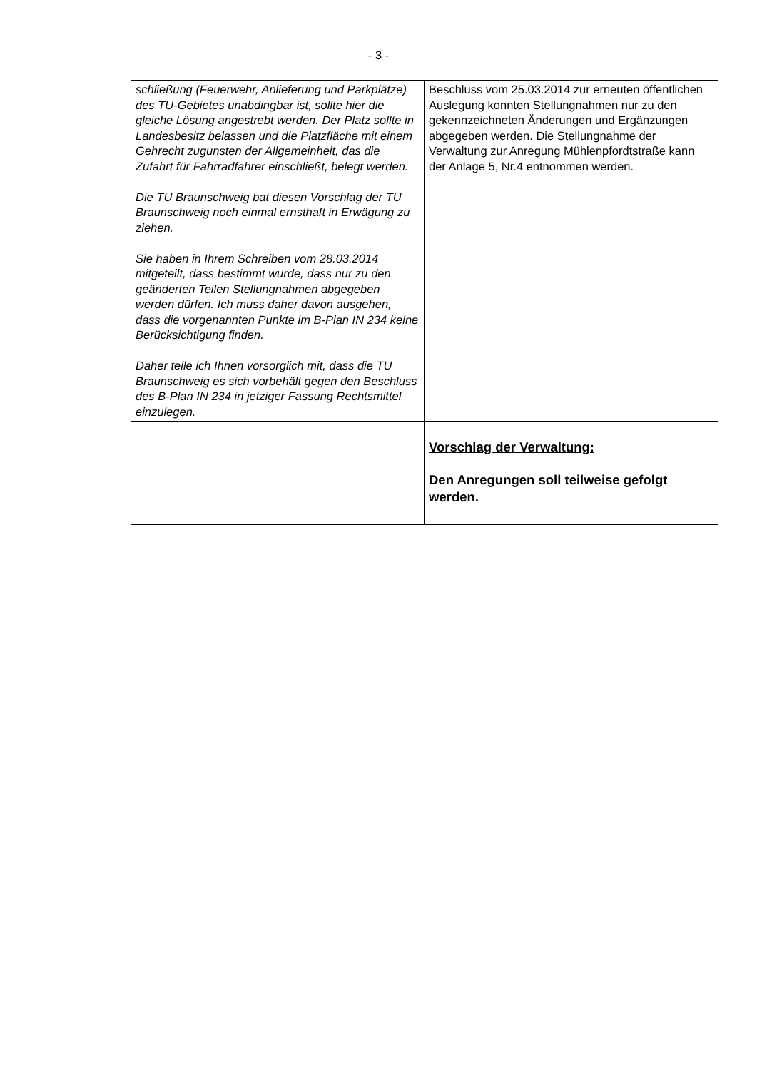- 3 -
| schließung (Feuerwehr, Anlieferung und Parkplätze) des TU-Gebietes unabdingbar ist, sollte hier die gleiche Lösung angestrebt werden. Der Platz sollte in Landesbesitz belassen und die Platzfläche mit einem Gehrecht zugunsten der Allgemeinheit, das die Zufahrt für Fahrradfahrer einschließt, belegt werden. Die TU Braunschweig bat diesen Vorschlag der TU Braunschweig noch einmal ernsthaft in Erwägung zu ziehen. Sie haben in Ihrem Schreiben vom 28.03.2014 mitgeteilt, dass bestimmt wurde, dass nur zu den geänderten Teilen Stellungnahmen abgegeben werden dürfen. Ich muss daher davon ausgehen, dass die vorgenannten Punkte im B-Plan IN 234 keine Berücksichtigung finden. Daher teile ich Ihnen vorsorglich mit, dass die TU Braunschweig es sich vorbehält gegen den Beschluss des B-Plan IN 234 in jetziger Fassung Rechtsmittel einzulegen. | Beschluss vom 25.03.2014 zur erneuten öffentlichen Auslegung konnten Stellungnahmen nur zu den gekennzeichneten Änderungen und Ergänzungen abgegeben werden. Die Stellungnahme der Verwaltung zur Anregung Mühlenpfordtstraße kann der Anlage 5, Nr.4 entnommen werden. |
| | Vorschlag der Verwaltung: Den Anregungen soll teilweise gefolgt werden. |